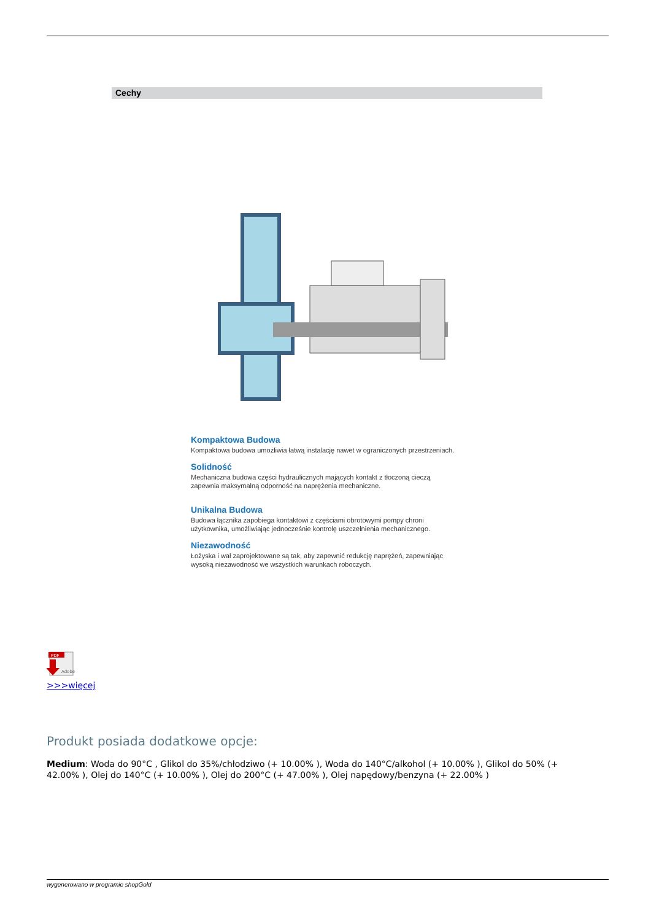Cechy
Kompaktowa Budowa
Kompaktowa budowa umożliwia łatwą instalację nawet w ograniczonych przestrzeniach.
Solidność
Mechaniczna budowa części hydraulicznych mających kontakt z tłoczoną cieczą zapewnia maksymalną odporność na naprężenia mechaniczne.
Unikalna Budowa
Budowa łącznika zapobiega kontaktowi z częściami obrotowymi pompy chroni użytkownika, umożliwiając jednocześnie kontrolę uszczelnienia mechanicznego.
Niezawodność
Łożyska i wał zaprojektowane są tak, aby zapewnić redukcję naprężeń, zapewniając wysoką niezawodność we wszystkich warunkach roboczych.
PDF
Adobe
>>>więcej
Produkt posiada dodatkowe opcje:
Medium: Woda do 90°C , Glikol do 35%/chłodziwo (+ 10.00% ), Woda do 140°C/alkohol (+ 10.00% ), Glikol do 50% (+ 42.00% ), Olej do 140°C (+ 10.00% ), Olej do 200°C (+ 47.00% ), Olej napędowy/benzyna (+ 22.00% )
wygenerowano w programie shopGold